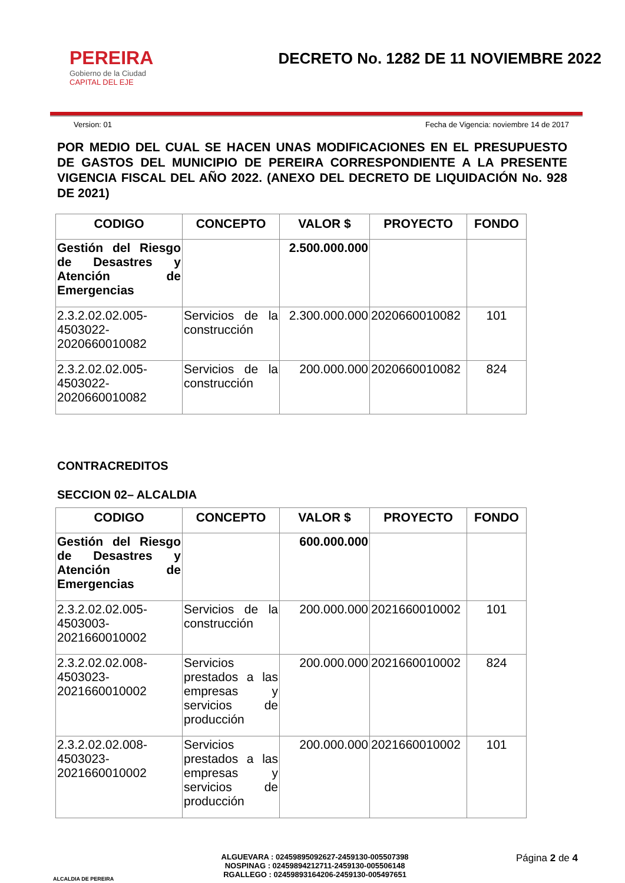PEREIRA
Gobierno de la Ciudad
CAPITAL DEL EJE
DECRETO No. 1282 DE 11 NOVIEMBRE 2022
Version: 01 Fecha de Vigencia: noviembre 14 de 2017
POR MEDIO DEL CUAL SE HACEN UNAS MODIFICACIONES EN EL PRESUPUESTO DE GASTOS DEL MUNICIPIO DE PEREIRA CORRESPONDIENTE A LA PRESENTE VIGENCIA FISCAL DEL AÑO 2022. (ANEXO DEL DECRETO DE LIQUIDACIÓN No. 928 DE 2021)
| CODIGO | CONCEPTO | VALOR $ | PROYECTO | FONDO |
| --- | --- | --- | --- | --- |
| Gestión del Riesgo de Desastres y Atención de Emergencias | | 2.500.000.000 | | |
| 2.3.2.02.02.005-4503022-2020660010082 | Servicios de la construcción | 2.300.000.000 | 2020660010082 | 101 |
| 2.3.2.02.02.005-4503022-2020660010082 | Servicios de la construcción | 200.000.000 | 2020660010082 | 824 |
CONTRACREDITOS
SECCION 02– ALCALDIA
| CODIGO | CONCEPTO | VALOR $ | PROYECTO | FONDO |
| --- | --- | --- | --- | --- |
| Gestión del Riesgo de Desastres y Atención de Emergencias | | 600.000.000 | | |
| 2.3.2.02.02.005-4503003-2021660010002 | Servicios de la construcción | 200.000.000 | 2021660010002 | 101 |
| 2.3.2.02.02.008-4503023-2021660010002 | Servicios prestados a las empresas y servicios de producción | 200.000.000 | 2021660010002 | 824 |
| 2.3.2.02.02.008-4503023-2021660010002 | Servicios prestados a las empresas y servicios de producción | 200.000.000 | 2021660010002 | 101 |
ALCALDIA DE PEREIRA
ALGUEVARA : 02459895092627-2459130-005507398
NOSPINAG : 02459894212711-2459130-005506148
RGALLEGO : 02459893164206-2459130-005497651
Página 2 de 4